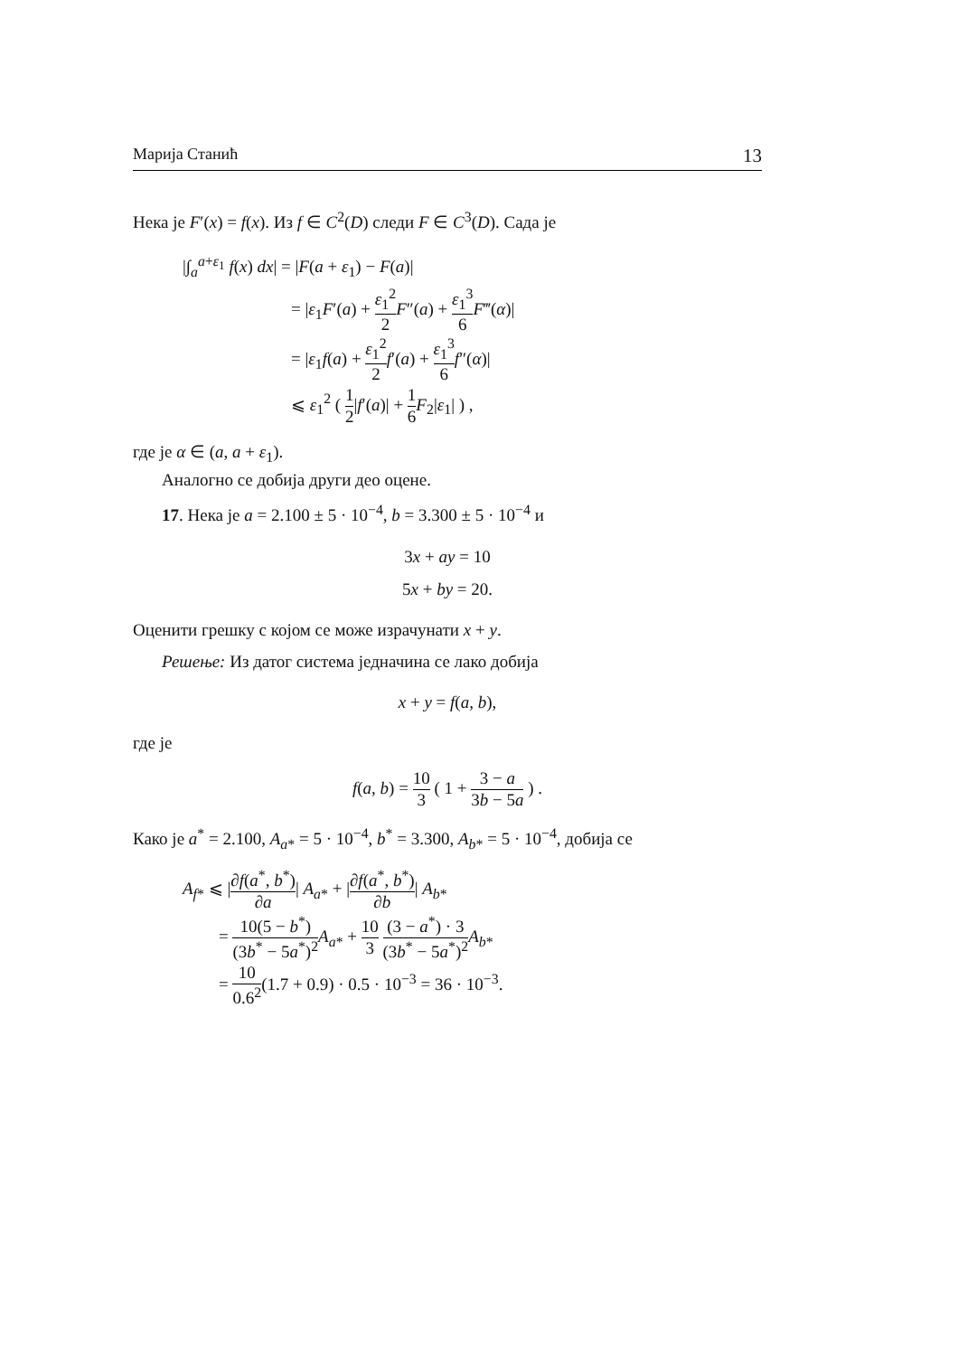Марија Станић 13
Нека је F′(x) = f(x). Из f ∈ C<sup>2</sup>(D) следи F ∈ C<sup>3</sup>(D). Сада је
|∫<sub>a</sub><sup>a+ε<sub>1</sub></sup> f(x) dx| = |F(a + ε<sub>1</sub>) − F(a)|
= |ε<sub>1</sub>F′(a) + ε<sub>1</sub><sup>2</sup> 2 F″(a) + ε<sub>1</sub><sup>3</sup> 6 F‴(α)|
= |ε<sub>1</sub>f(a) + ε<sub>1</sub><sup>2</sup> 2 f′(a) + ε<sub>1</sub><sup>3</sup> 6 f″(α)|
⩽ ε<sub>1</sub><sup>2</sup> ( 1 2|f′(a)| + 1 6 F<sub>2</sub>|ε<sub>1</sub>| ) ,
где је α ∈ (a, a + ε<sub>1</sub>).
Аналогно се добија други део оцене.
17. Нека је a = 2.100 ± 5 · 10<sup>−4</sup>, b = 3.300 ± 5 · 10<sup>−4</sup> и
3x + ay = 10
5x + by = 20.
Оценити грешку с којом се може израчунати x + y.
Решење: Из датог система једначина се лако добија
x + y = f(a, b),
где је
f(a, b) = 10 3 ( 1 + 3 − a 3b − 5a ) .
Како је a<sup>*</sup> = 2.100, A<sub>a*</sub> = 5 · 10<sup>−4</sup>, b<sup>*</sup> = 3.300, A<sub>b*</sub> = 5 · 10<sup>−4</sup>, добија се
A<sub>f*</sub> ⩽ |∂f(a<sup>*</sup>, b<sup>*</sup>) ∂a| A<sub>a*</sub> + |∂f(a<sup>*</sup>, b<sup>*</sup>) ∂b| A<sub>b*</sub>
= 10(5 − b<sup>*</sup>) (3b<sup>*</sup> − 5a<sup>*</sup>)<sup>2</sup> A<sub>a*</sub> + 10 3 (3 − a<sup>*</sup>) · 3 (3b<sup>*</sup> − 5a<sup>*</sup>)<sup>2</sup> A<sub>b*</sub>
= 10 0.6<sup>2</sup>(1.7 + 0.9) · 0.5 · 10<sup>−3</sup> = 36 · 10<sup>−3</sup>.